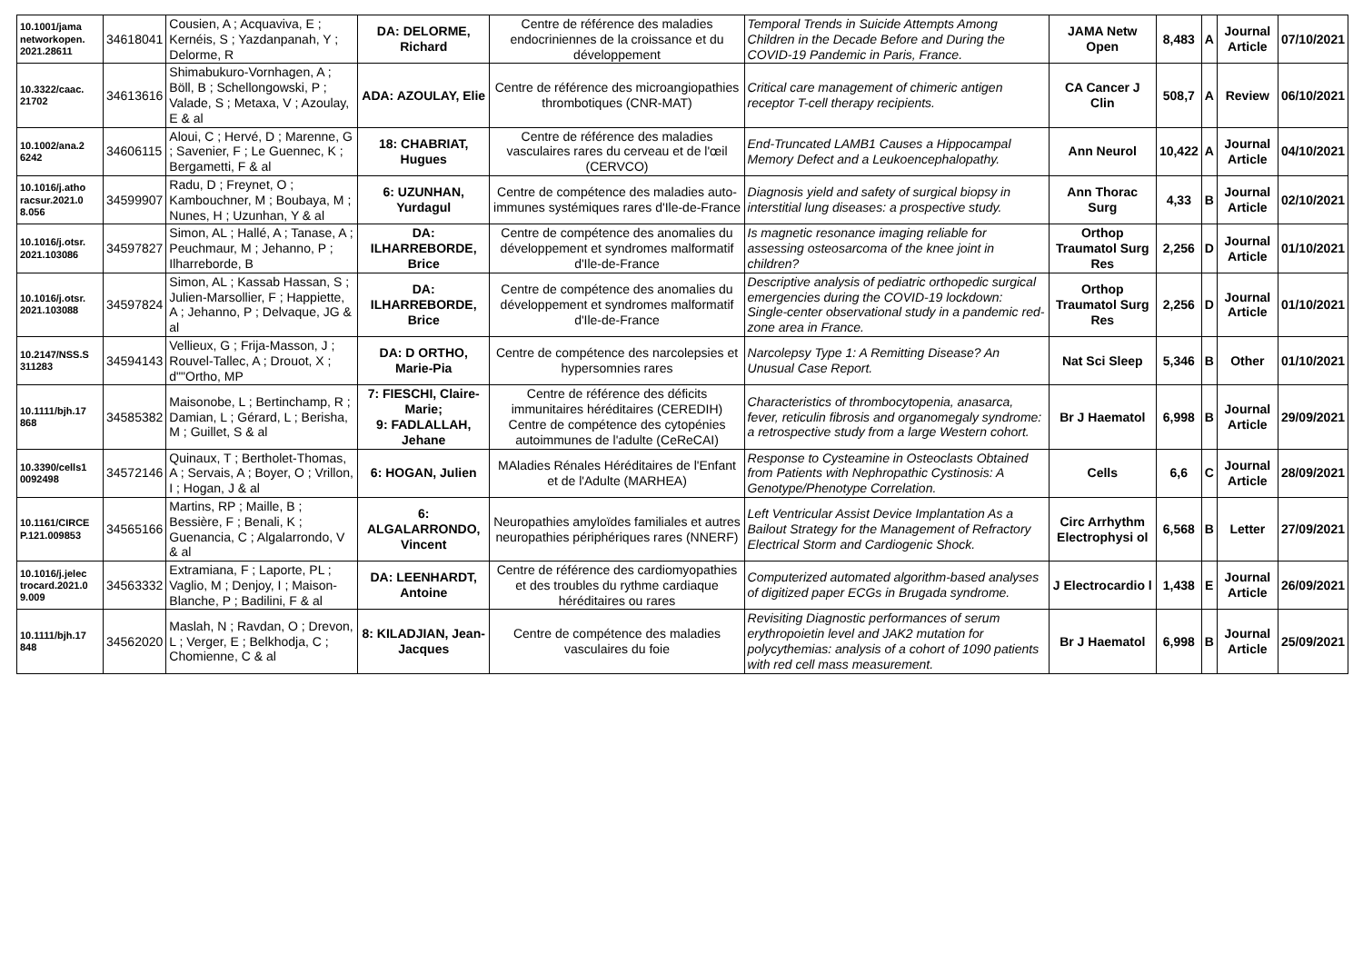| 10.1001/jama networkopen. 2021.28611 | 34618041 | Cousien, A ; Acquaviva, E ; Kernéis, S ; Yazdanpanah, Y ; Delorme, R | DA: DELORME, Richard | Centre de référence des maladies endocriniennes de la croissance et du développement | Temporal Trends in Suicide Attempts Among Children in the Decade Before and During the COVID-19 Pandemic in Paris, France. | JAMA Netw Open | 8,483 | A | Journal Article | 07/10/2021 |
| 10.3322/caac. 21702 | 34613616 | Shimabukuro-Vornhagen, A ; Böll, B ; Schellongowski, P ; Valade, S ; Metaxa, V ; Azoulay, E & al | ADA: AZOULAY, Elie | Centre de référence des microangiopathies thrombotiques (CNR-MAT) | Critical care management of chimeric antigen receptor T-cell therapy recipients. | CA Cancer J Clin | 508,7 | A | Review | 06/10/2021 |
| 10.1002/ana.2 6242 | 34606115 | Aloui, C ; Hervé, D ; Marenne, G ; Savenier, F ; Le Guennec, K ; Bergametti, F & al | 18: CHABRIAT, Hugues | Centre de référence des maladies vasculaires rares du cerveau et de l'œil (CERVCO) | End-Truncated LAMB1 Causes a Hippocampal Memory Defect and a Leukoencephalopathy. | Ann Neurol | 10,422 | A | Journal Article | 04/10/2021 |
| 10.1016/j.atho racsur.2021.0 8.056 | 34599907 | Radu, D ; Freynet, O ; Kambouchner, M ; Boubaya, M ; Nunes, H ; Uzunhan, Y & al | 6: UZUNHAN, Yurdagul | Centre de compétence des maladies auto-immunes systémiques rares d'Ile-de-France | Diagnosis yield and safety of surgical biopsy in interstitial lung diseases: a prospective study. | Ann Thorac Surg | 4,33 | B | Journal Article | 02/10/2021 |
| 10.1016/j.otsr. 2021.103086 | 34597827 | Simon, AL ; Hallé, A ; Tanase, A ; Peuchmaur, M ; Jehanno, P ; Ilharreborde, B | DA: ILHARREBORDE, Brice | Centre de compétence des anomalies du développement et syndromes malformatif d'Ile-de-France | Is magnetic resonance imaging reliable for assessing osteosarcoma of the knee joint in children? | Orthop Traumatol Surg Res | 2,256 | D | Journal Article | 01/10/2021 |
| 10.1016/j.otsr. 2021.103088 | 34597824 | Simon, AL ; Kassab Hassan, S ; Julien-Marsollier, F ; Happiette, A ; Jehanno, P ; Delvaque, JG & al | DA: ILHARREBORDE, Brice | Centre de compétence des anomalies du développement et syndromes malformatif d'Ile-de-France | Descriptive analysis of pediatric orthopedic surgical emergencies during the COVID-19 lockdown: Single-center observational study in a pandemic red-zone area in France. | Orthop Traumatol Surg Res | 2,256 | D | Journal Article | 01/10/2021 |
| 10.2147/NSS.S 311283 | 34594143 | Vellieux, G ; Frija-Masson, J ; Rouvel-Tallec, A ; Drouot, X ; d""Ortho, MP | DA: D ORTHO, Marie-Pia | Centre de compétence des narcolepsies et hypersomnies rares | Narcolepsy Type 1: A Remitting Disease? An Unusual Case Report. | Nat Sci Sleep | 5,346 | B | Other | 01/10/2021 |
| 10.1111/bjh.17 868 | 34585382 | Maisonobe, L ; Bertinchamp, R ; Damian, L ; Gérard, L ; Berisha, M ; Guillet, S & al | 7: FIESCHI, Claire-Marie; 9: FADLALLAH, Jehane | Centre de référence des déficits immunitaires héréditaires (CEREDIH) Centre de compétence des cytopénies autoimmunes de l'adulte (CeReCAI) | Characteristics of thrombocytopenia, anasarca, fever, reticulin fibrosis and organomegaly syndrome: a retrospective study from a large Western cohort. | Br J Haematol | 6,998 | B | Journal Article | 29/09/2021 |
| 10.3390/cells1 0092498 | 34572146 | Quinaux, T ; Bertholet-Thomas, A ; Servais, A ; Boyer, O ; Vrillon, I ; Hogan, J & al | 6: HOGAN, Julien | MAladies Rénales Héréditaires de l'Enfant et de l'Adulte (MARHEA) | Response to Cysteamine in Osteoclasts Obtained from Patients with Nephropathic Cystinosis: A Genotype/Phenotype Correlation. | Cells | 6,6 | C | Journal Article | 28/09/2021 |
| 10.1161/CIRCE P.121.009853 | 34565166 | Martins, RP ; Maille, B ; Bessière, F ; Benali, K ; Guenancia, C ; Algalarrondo, V & al | 6: ALGALARRONDO, Vincent | Neuropathies amyloïdes familiales et autres neuropathies périphériques rares (NNERF) | Left Ventricular Assist Device Implantation As a Bailout Strategy for the Management of Refractory Electrical Storm and Cardiogenic Shock. | Circ Arrhythm Electrophysi ol | 6,568 | B | Letter | 27/09/2021 |
| 10.1016/j.jelec trocard.2021.0 9.009 | 34563332 | Extramiana, F ; Laporte, PL ; Vaglio, M ; Denjoy, I ; Maison-Blanche, P ; Badilini, F & al | DA: LEENHARDT, Antoine | Centre de référence des cardiomyopathies et des troubles du rythme cardiaque héréditaires ou rares | Computerized automated algorithm-based analyses of digitized paper ECGs in Brugada syndrome. | J Electrocardio l | 1,438 | E | Journal Article | 26/09/2021 |
| 10.1111/bjh.17 848 | 34562020 | Maslah, N ; Ravdan, O ; Drevon, L ; Verger, E ; Belkhodja, C ; Chomienne, C & al | 8: KILADJIAN, Jean-Jacques | Centre de compétence des maladies vasculaires du foie | Revisiting Diagnostic performances of serum erythropoietin level and JAK2 mutation for polycythemias: analysis of a cohort of 1090 patients with red cell mass measurement. | Br J Haematol | 6,998 | B | Journal Article | 25/09/2021 |